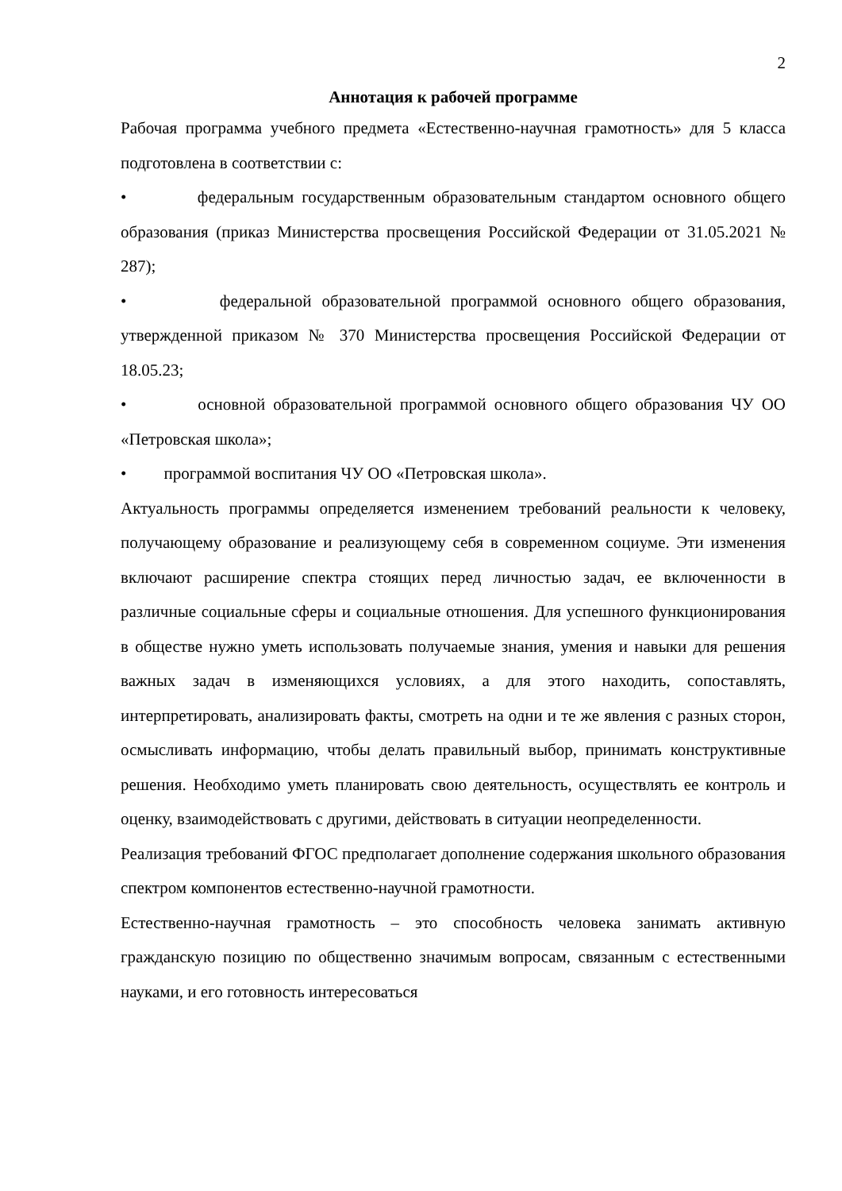2
Аннотация к рабочей программе
Рабочая программа учебного предмета «Естественно-научная грамотность» для 5 класса подготовлена в соответствии с:
• федеральным государственным образовательным стандартом основного общего образования (приказ Министерства просвещения Российской Федерации от 31.05.2021 № 287);
• федеральной образовательной программой основного общего образования, утвержденной приказом № 370 Министерства просвещения Российской Федерации от 18.05.23;
• основной образовательной программой основного общего образования ЧУ ОО «Петровская школа»;
• программой воспитания ЧУ ОО «Петровская школа».
Актуальность программы определяется изменением требований реальности к человеку, получающему образование и реализующему себя в современном социуме. Эти изменения включают расширение спектра стоящих перед личностью задач, ее включенности в различные социальные сферы и социальные отношения. Для успешного функционирования в обществе нужно уметь использовать получаемые знания, умения и навыки для решения важных задач в изменяющихся условиях, а для этого находить, сопоставлять, интерпретировать, анализировать факты, смотреть на одни и те же явления с разных сторон, осмысливать информацию, чтобы делать правильный выбор, принимать конструктивные решения. Необходимо уметь планировать свою деятельность, осуществлять ее контроль и оценку, взаимодействовать с другими, действовать в ситуации неопределенности.
Реализация требований ФГОС предполагает дополнение содержания школьного образования спектром компонентов естественно-научной грамотности.
Естественно-научная грамотность – это способность человека занимать активную гражданскую позицию по общественно значимым вопросам, связанным с естественными науками, и его готовность интересоваться